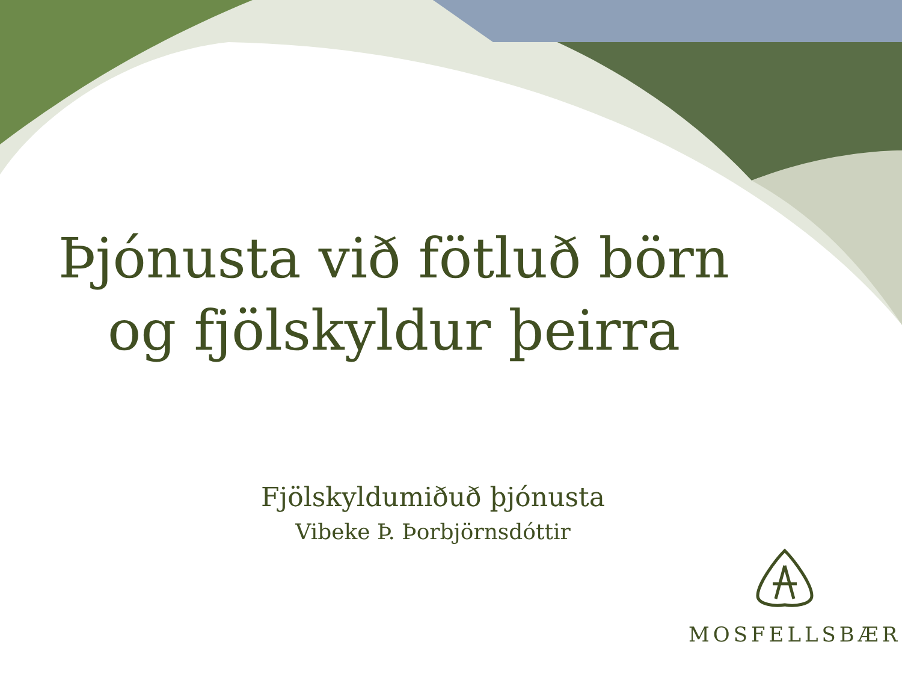Þjónusta við fötluð börn
og fjölskyldur þeirra
Fjölskyldumiðuð þjónusta
Vibeke Þ. Þorbjörnsdóttir
MOSFELLSBÆR